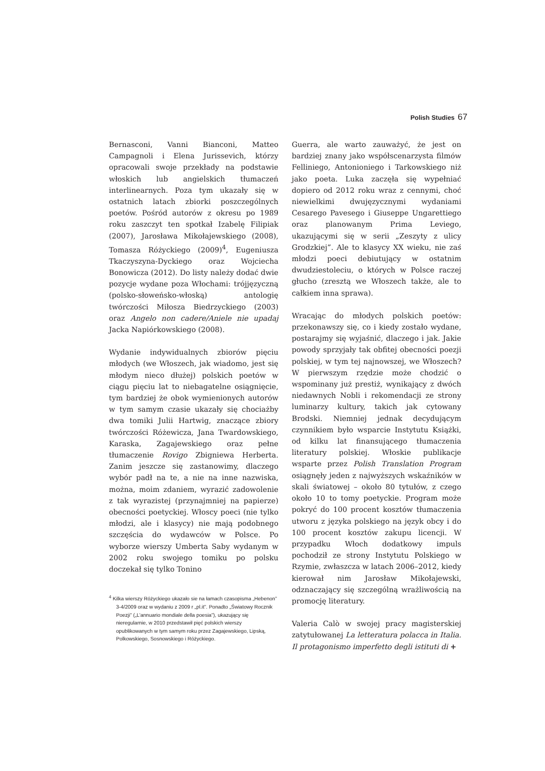Polish Studies 67
Bernasconi, Vanni Bianconi, Matteo Campagnoli i Elena Jurissevich, którzy opracowali swoje przekłady na podstawie włoskich lub angielskich tłumaczeń interlinearnych. Poza tym ukazały się w ostatnich latach zbiorki poszczególnych poetów. Pośród autorów z okresu po 1989 roku zaszczyt ten spotkał Izabelę Filipiak (2007), Jarosława Mikołajewskiego (2008), Tomasza Różyckiego (2009)<sup>4</sup>, Eugeniusza Tkaczyszyna-Dyckiego oraz Wojciecha Bonowicza (2012). Do listy należy dodać dwie pozycje wydane poza Włochami: trójjęzyczną (polsko-słoweńsko-włoską) antologię twórczości Miłosza Biedrzyckiego (2003) oraz Angelo non cadere/Aniele nie upadaj Jacka Napiórkowskiego (2008).
Wydanie indywidualnych zbiorów pięciu młodych (we Włoszech, jak wiadomo, jest się młodym nieco dłużej) polskich poetów w ciągu pięciu lat to niebagatelne osiągnięcie, tym bardziej że obok wymienionych autorów w tym samym czasie ukazały się chociażby dwa tomiki Julii Hartwig, znaczące zbiory twórczości Różewicza, Jana Twardowskiego, Karaska, Zagajewskiego oraz pełne tłumaczenie Rovigo Zbigniewa Herberta. Zanim jeszcze się zastanowimy, dlaczego wybór padł na te, a nie na inne nazwiska, można, moim zdaniem, wyrazić zadowolenie z tak wyrazistej (przynajmniej na papierze) obecności poetyckiej. Włoscy poeci (nie tylko młodzi, ale i klasycy) nie mają podobnego szczęścia do wydawców w Polsce. Po wyborze wierszy Umberta Saby wydanym w 2002 roku swojego tomiku po polsku doczekał się tylko Tonino
<sup>4</sup> Kilka wierszy Różyckiego ukazało sie na łamach czasopisma „Hebenon” 3-4/2009 oraz w wydaniu z 2009 r „pl.it”. Ponadto „Światowy Rocznik Poezji” („L’annuario mondiale della poesia”), ukazujący się nieregularnie, w 2010 przedstawił pięć polskich wierszy opublikowanych w tym samym roku przez Zagajewskiego, Lipską, Polkowskiego, Sosnowskiego i Różyckiego.
Guerra, ale warto zauważyć, że jest on bardziej znany jako współscenarzysta filmów Felliniego, Antonioniego i Tarkowskiego niż jako poeta. Luka zaczęła się wypełniać dopiero od 2012 roku wraz z cennymi, choć niewielkimi dwujęzycznymi wydaniami Cesarego Pavesego i Giuseppe Ungarettiego oraz planowanym Prima Leviego, ukazującymi się w serii „Zeszyty z ulicy Grodzkiej”. Ale to klasycy XX wieku, nie zaś młodzi poeci debiutujący w ostatnim dwudziestoleciu, o których w Polsce raczej głucho (zresztą we Włoszech także, ale to całkiem inna sprawa).
Wracając do młodych polskich poetów: przekonawszy się, co i kiedy zostało wydane, postarajmy się wyjaśnić, dlaczego i jak. Jakie powody sprzyjały tak obfitej obecności poezji polskiej, w tym tej najnowszej, we Włoszech? W pierwszym rzędzie może chodzić o wspominany już prestiż, wynikający z dwóch niedawnych Nobli i rekomendacji ze strony luminarzy kultury, takich jak cytowany Brodski. Niemniej jednak decydującym czynnikiem było wsparcie Instytutu Książki, od kilku lat finansującego tłumaczenia literatury polskiej. Włoskie publikacje wsparte przez Polish Translation Program osiągnęły jeden z najwyższych wskaźników w skali światowej – około 80 tytułów, z czego około 10 to tomy poetyckie. Program może pokryć do 100 procent kosztów tłumaczenia utworu z języka polskiego na język obcy i do 100 procent kosztów zakupu licencji. W przypadku Włoch dodatkowy impuls pochodził ze strony Instytutu Polskiego w Rzymie, zwłaszcza w latach 2006–2012, kiedy kierował nim Jarosław Mikołajewski, odznaczający się szczególną wrażliwością na promocję literatury.
Valeria Calò w swojej pracy magisterskiej zatytułowanej La letteratura polacca in Italia. Il protagonismo imperfetto degli istituti di +